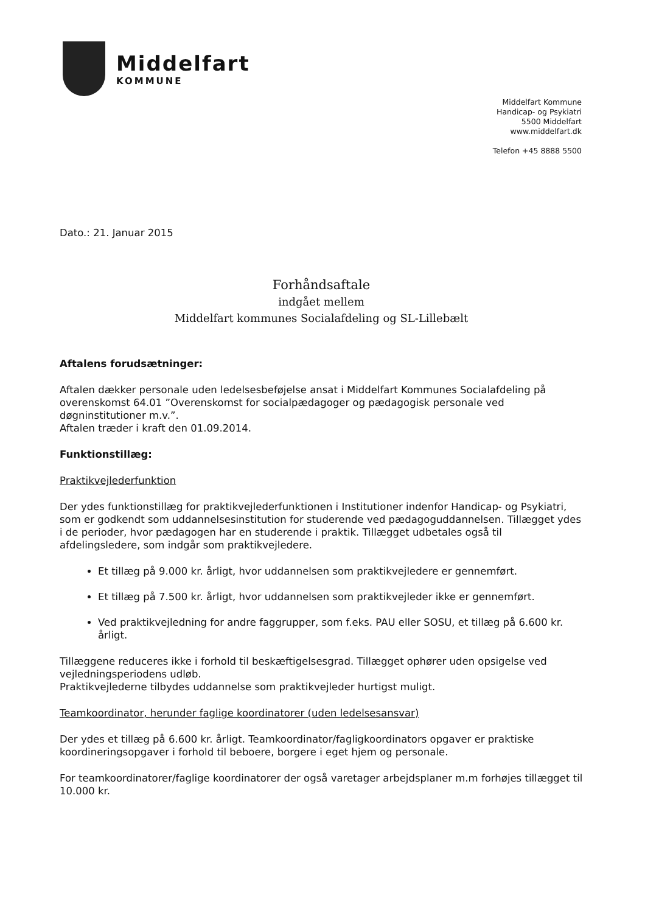Middelfart
KOMMUNE
Middelfart Kommune
Handicap- og Psykiatri
5500 Middelfart
www.middelfart.dk
Telefon +45 8888 5500
Dato.: 21. Januar 2015
Forhåndsaftale
indgået mellem
Middelfart kommunes Socialafdeling og SL-Lillebælt
Aftalens forudsætninger:
Aftalen dækker personale uden ledelsesbeføjelse ansat i Middelfart Kommunes Socialafdeling på overenskomst 64.01 ”Overenskomst for socialpædagoger og pædagogisk personale ved døgninstitutioner m.v.”.
Aftalen træder i kraft den 01.09.2014.
Funktionstillæg:
Praktikvejlederfunktion
Der ydes funktionstillæg for praktikvejlederfunktionen i Institutioner indenfor Handicap- og Psykiatri, som er godkendt som uddannelsesinstitution for studerende ved pædagoguddannelsen. Tillægget ydes i de perioder, hvor pædagogen har en studerende i praktik. Tillægget udbetales også til afdelingsledere, som indgår som praktikvejledere.
Et tillæg på 9.000 kr. årligt, hvor uddannelsen som praktikvejledere er gennemført.
Et tillæg på 7.500 kr. årligt, hvor uddannelsen som praktikvejleder ikke er gennemført.
Ved praktikvejledning for andre faggrupper, som f.eks. PAU eller SOSU, et tillæg på 6.600 kr. årligt.
Tillæggene reduceres ikke i forhold til beskæftigelsesgrad. Tillægget ophører uden opsigelse ved vejledningsperiodens udløb.
Praktikvejlederne tilbydes uddannelse som praktikvejleder hurtigst muligt.
Teamkoordinator, herunder faglige koordinatorer (uden ledelsesansvar)
Der ydes et tillæg på 6.600 kr. årligt. Teamkoordinator/fagligkoordinators opgaver er praktiske koordineringsopgaver i forhold til beboere, borgere i eget hjem og personale.
For teamkoordinatorer/faglige koordinatorer der også varetager arbejdsplaner m.m forhøjes tillægget til 10.000 kr.